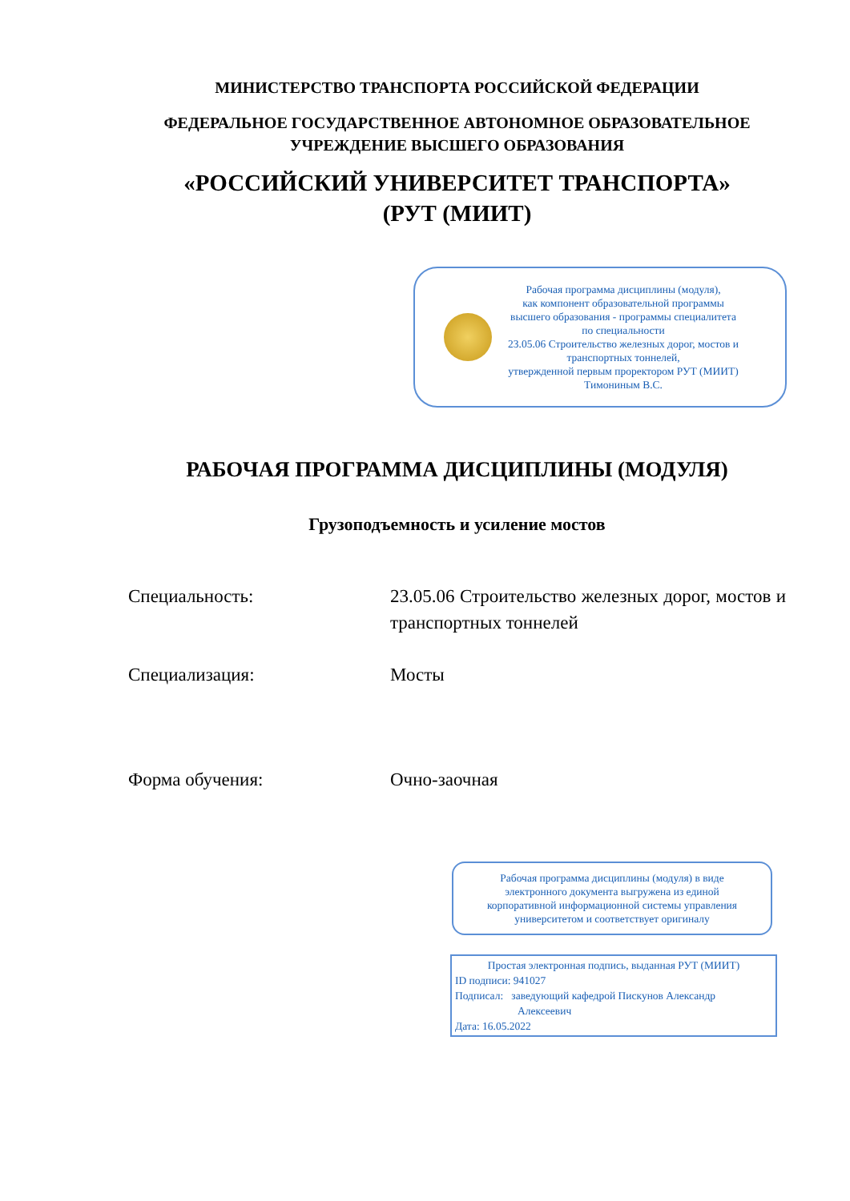МИНИСТЕРСТВО ТРАНСПОРТА РОССИЙСКОЙ ФЕДЕРАЦИИ
ФЕДЕРАЛЬНОЕ ГОСУДАРСТВЕННОЕ АВТОНОМНОЕ ОБРАЗОВАТЕЛЬНОЕ
УЧРЕЖДЕНИЕ ВЫСШЕГО ОБРАЗОВАНИЯ
«РОССИЙСКИЙ УНИВЕРСИТЕТ ТРАНСПОРТА»
(РУТ (МИИТ)
Рабочая программа дисциплины (модуля),
как компонент образовательной программы
высшего образования - программы специалитета
по специальности
23.05.06 Строительство железных дорог, мостов и
транспортных тоннелей,
утвержденной первым проректором РУТ (МИИТ)
Тимониным В.С.
РАБОЧАЯ ПРОГРАММА ДИСЦИПЛИНЫ (МОДУЛЯ)
Грузоподъемность и усиление мостов
Специальность: 23.05.06 Строительство железных дорог, мостов и транспортных тоннелей
Специализация: Мосты
Форма обучения: Очно-заочная
Рабочая программа дисциплины (модуля) в виде
электронного документа выгружена из единой
корпоративной информационной системы управления
университетом и соответствует оригиналу
Простая электронная подпись, выданная РУТ (МИИТ)
ID подписи: 941027
Подписал: заведующий кафедрой Пискунов Александр
Алексеевич
Дата: 16.05.2022